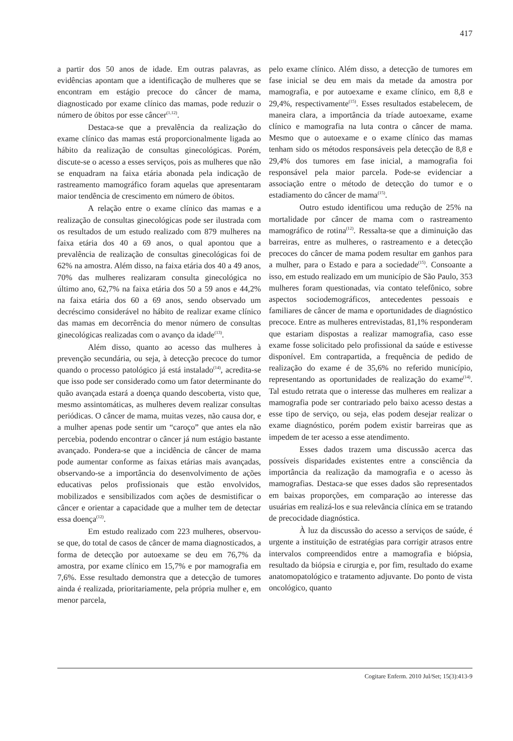417
a partir dos 50 anos de idade. Em outras palavras, as evidências apontam que a identificação de mulheres que se encontram em estágio precoce do câncer de mama, diagnosticado por exame clínico das mamas, pode reduzir o número de óbitos por esse câncer<sup>(1,12)</sup>.
Destaca-se que a prevalência da realização do exame clínico das mamas está proporcionalmente ligada ao hábito da realização de consultas ginecológicas. Porém, discute-se o acesso a esses serviços, pois as mulheres que não se enquadram na faixa etária abonada pela indicação de rastreamento mamográfico foram aquelas que apresentaram maior tendência de crescimento em número de óbitos.
A relação entre o exame clínico das mamas e a realização de consultas ginecológicas pode ser ilustrada com os resultados de um estudo realizado com 879 mulheres na faixa etária dos 40 a 69 anos, o qual apontou que a prevalência de realização de consultas ginecológicas foi de 62% na amostra. Além disso, na faixa etária dos 40 a 49 anos, 70% das mulheres realizaram consulta ginecológica no último ano, 62,7% na faixa etária dos 50 a 59 anos e 44,2% na faixa etária dos 60 a 69 anos, sendo observado um decréscimo considerável no hábito de realizar exame clínico das mamas em decorrência do menor número de consultas ginecológicas realizadas com o avanço da idade<sup>(13)</sup>.
Além disso, quanto ao acesso das mulheres à prevenção secundária, ou seja, à detecção precoce do tumor quando o processo patológico já está instalado<sup>(14)</sup>, acredita-se que isso pode ser considerado como um fator determinante do quão avançada estará a doença quando descoberta, visto que, mesmo assintomáticas, as mulheres devem realizar consultas periódicas. O câncer de mama, muitas vezes, não causa dor, e a mulher apenas pode sentir um “caroço” que antes ela não percebia, podendo encontrar o câncer já num estágio bastante avançado. Pondera-se que a incidência de câncer de mama pode aumentar conforme as faixas etárias mais avançadas, observando-se a importância do desenvolvimento de ações educativas pelos profissionais que estão envolvidos, mobilizados e sensibilizados com ações de desmistificar o câncer e orientar a capacidade que a mulher tem de detectar essa doença<sup>(12)</sup>.
Em estudo realizado com 223 mulheres, observou-se que, do total de casos de câncer de mama diagnosticados, a forma de detecção por autoexame se deu em 76,7% da amostra, por exame clínico em 15,7% e por mamografia em 7,6%. Esse resultado demonstra que a detecção de tumores ainda é realizada, prioritariamente, pela própria mulher e, em menor parcela,
pelo exame clínico. Além disso, a detecção de tumores em fase inicial se deu em mais da metade da amostra por mamografia, e por autoexame e exame clínico, em 8,8 e 29,4%, respectivamente<sup>(15)</sup>. Esses resultados estabelecem, de maneira clara, a importância da tríade autoexame, exame clínico e mamografia na luta contra o câncer de mama. Mesmo que o autoexame e o exame clínico das mamas tenham sido os métodos responsáveis pela detecção de 8,8 e 29,4% dos tumores em fase inicial, a mamografia foi responsável pela maior parcela. Pode-se evidenciar a associação entre o método de detecção do tumor e o estadiamento do câncer de mama<sup>(15)</sup>.
Outro estudo identificou uma redução de 25% na mortalidade por câncer de mama com o rastreamento mamográfico de rotina<sup>(12)</sup>. Ressalta-se que a diminuição das barreiras, entre as mulheres, o rastreamento e a detecção precoces do câncer de mama podem resultar em ganhos para a mulher, para o Estado e para a sociedade<sup>(15)</sup>. Consoante a isso, em estudo realizado em um município de São Paulo, 353 mulheres foram questionadas, via contato telefônico, sobre aspectos sociodemográficos, antecedentes pessoais e familiares de câncer de mama e oportunidades de diagnóstico precoce. Entre as mulheres entrevistadas, 81,1% responderam que estariam dispostas a realizar mamografia, caso esse exame fosse solicitado pelo profissional da saúde e estivesse disponível. Em contrapartida, a frequência de pedido de realização do exame é de 35,6% no referido município, representando as oportunidades de realização do exame<sup>(14)</sup>. Tal estudo retrata que o interesse das mulheres em realizar a mamografia pode ser contrariado pelo baixo acesso destas a esse tipo de serviço, ou seja, elas podem desejar realizar o exame diagnóstico, porém podem existir barreiras que as impedem de ter acesso a esse atendimento.
Esses dados trazem uma discussão acerca das possíveis disparidades existentes entre a consciência da importância da realização da mamografia e o acesso às mamografias. Destaca-se que esses dados são representados em baixas proporções, em comparação ao interesse das usuárias em realizá-los e sua relevância clínica em se tratando de precocidade diagnóstica.
À luz da discussão do acesso a serviços de saúde, é urgente a instituição de estratégias para corrigir atrasos entre intervalos compreendidos entre a mamografia e biópsia, resultado da biópsia e cirurgia e, por fim, resultado do exame anatomopatológico e tratamento adjuvante. Do ponto de vista oncológico, quanto
Cogitare Enferm. 2010 Jul/Set; 15(3):413-9